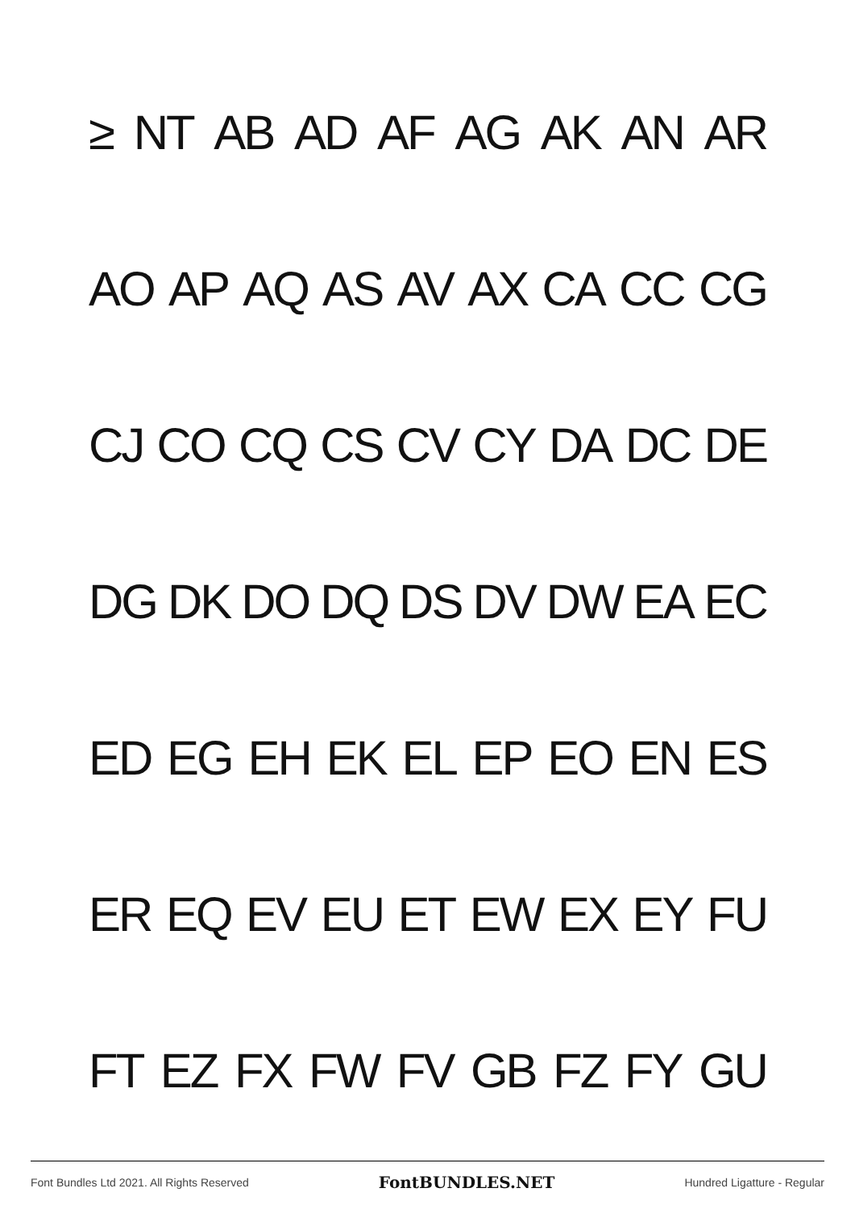≥ NT AB AD AF AG AK AN AR
AO AP AQ AS AV AX CA CC CG
CJ CO CQ CS CV CY DA DC DE
DG DK DO DQ DS DV DW EA EC
ED EG EH EK EL EP EO EN ES
ER EQ EV EU ET EW EX EY FU
FT EZ FX FW FV GB FZ FY GU
Font Bundles Ltd 2021. All Rights Reserved FontBUNDLES.NET Hundred Ligatture - Regular